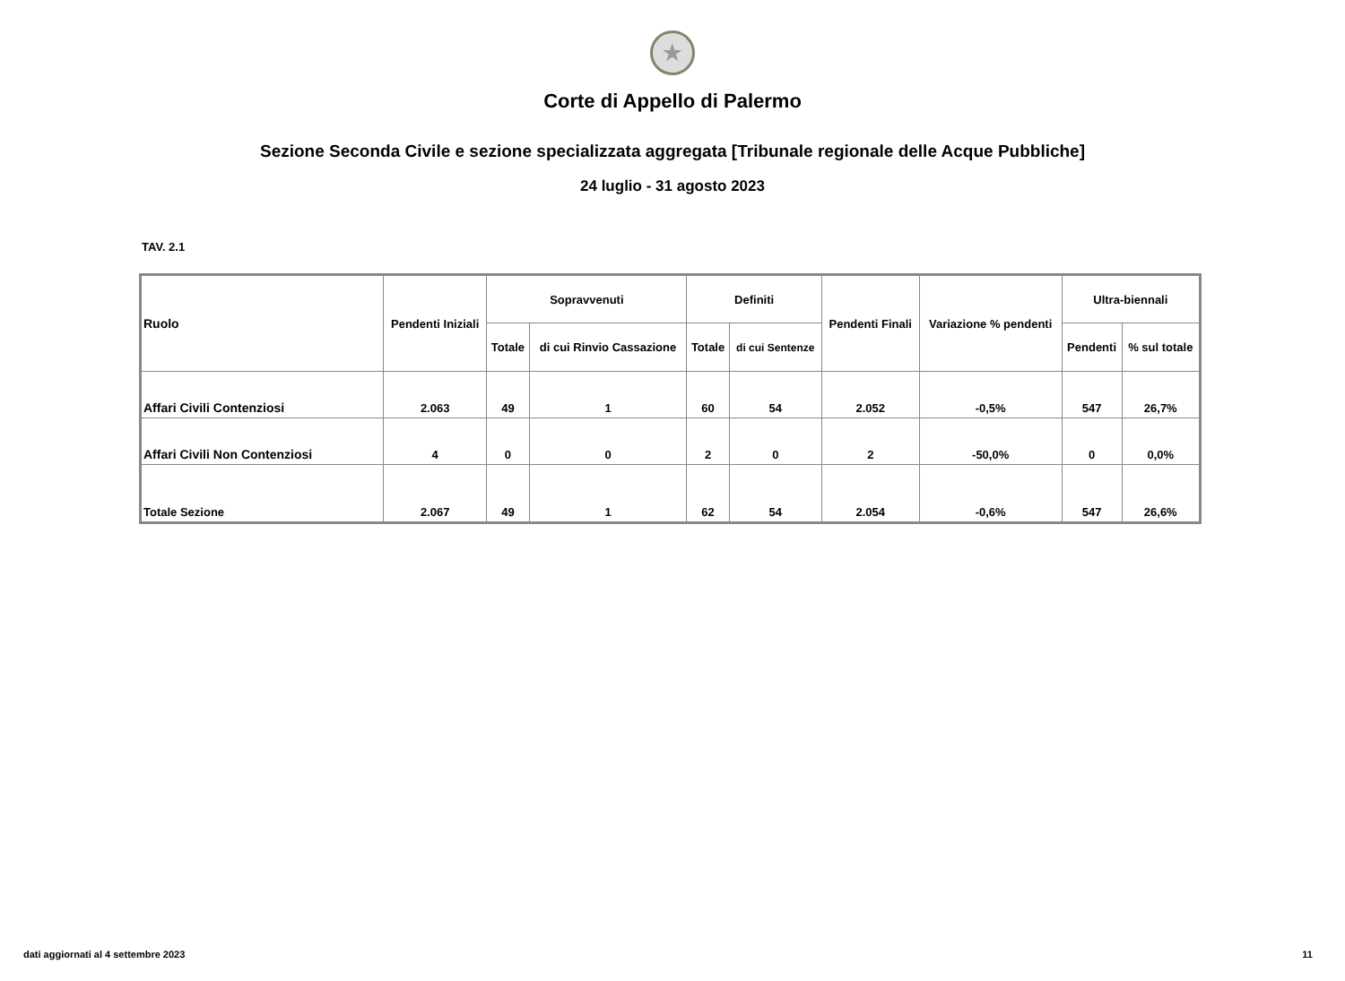★
Corte di Appello di Palermo
Sezione Seconda Civile e sezione specializzata aggregata [Tribunale regionale delle Acque Pubbliche]
24 luglio - 31 agosto 2023
TAV. 2.1
| Ruolo | Pendenti Iniziali | Sopravvenuti | | Definiti | | Pendenti Finali | Variazione % pendenti | Ultra-biennali | |
| --- | --- | --- | --- | --- | --- | --- | --- | --- | --- |
| | | Totale | di cui Rinvio Cassazione | Totale | di cui Sentenze | | | Pendenti | % sul totale |
| Affari Civili Contenziosi | 2.063 | 49 | 1 | 60 | 54 | 2.052 | -0,5% | 547 | 26,7% |
| Affari Civili Non Contenziosi | 4 | 0 | 0 | 2 | 0 | 2 | -50,0% | 0 | 0,0% |
| Totale Sezione | 2.067 | 49 | 1 | 62 | 54 | 2.054 | -0,6% | 547 | 26,6% |
dati aggiornati al 4 settembre 2023
11